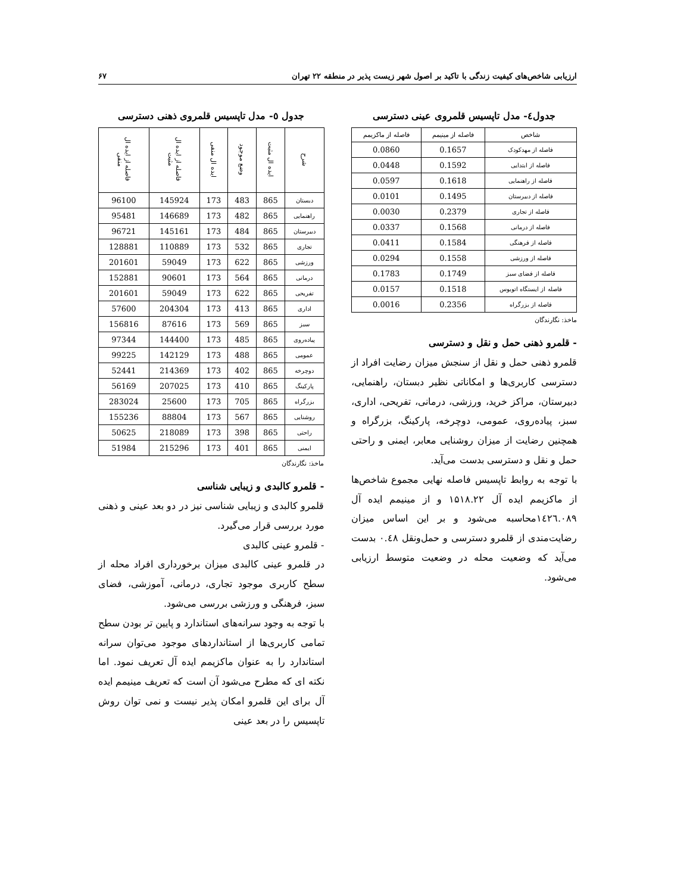ارزیابی شاخص‌های کیفیت زندگی با تاکید بر اصول شهر زیست پذیر در منطقه ۲۲ تهران ۶۷
جدول٤- مدل تاپسیس قلمروی عینی دسترسی
| شاخص | فاصله از مینیمم | فاصله از ماکزیمم |
| --- | --- | --- |
| فاصله از مهدکودک | 0.1657 | 0.0860 |
| فاصله از ابتدایی | 0.1592 | 0.0448 |
| فاصله از راهنمایی | 0.1618 | 0.0597 |
| فاصله از دبیرستان | 0.1495 | 0.0101 |
| فاصله از تجاری | 0.2379 | 0.0030 |
| فاصله از درمانی | 0.1568 | 0.0337 |
| فاصله از فرهنگی | 0.1584 | 0.0411 |
| فاصله از ورزشی | 0.1558 | 0.0294 |
| فاصله از فضای سبز | 0.1749 | 0.1783 |
| فاصله از ایستگاه اتوبوس | 0.1518 | 0.0157 |
| فاصله از بزرگراه | 0.2356 | 0.0016 |
ماخذ: نگارندگان
- قلمرو ذهنی حمل و نقل و دسترسی
قلمرو ذهنی حمل و نقل از سنجش میزان رضایت افراد از دسترسی کاربری‌ها و امکاناتی نظیر دبستان، راهنمایی، دبیرستان، مراکز خرید، ورزشی، درمانی، تفریحی، اداری، سبز، پیاده‌روی، عمومی، دوچرخه، پارکینگ، بزرگراه و همچنین رضایت از میزان روشنایی معابر، ایمنی و راحتی حمل و نقل و دسترسی بدست می‌آید.
با توجه به روابط تاپسیس فاصله نهایی مجموع شاخص‌ها از ماکزیمم ایده آل ۱۵۱۸.۲۲ و از مینیمم ایده آل ١٤٢٦.٠٨٩محاسبه می‌شود و بر این اساس میزان رضایت‌مندی از قلمرو دسترسی و حمل‌ونقل ۰.٤٨ بدست می‌آید که وضعیت محله در وضعیت متوسط ارزیابی می‌شود.
جدول ٥- مدل تاپسیس قلمروی ذهنی دسترسی
| شرح | ایده ال مثبت | وضع موجود | ایده ال منفی | فاصله از ایده ال مثبت | فاصله از ایده ال منفی |
| --- | --- | --- | --- | --- | --- |
| دبستان | 865 | 483 | 173 | 145924 | 96100 |
| راهنمایی | 865 | 482 | 173 | 146689 | 95481 |
| دبیرستان | 865 | 484 | 173 | 145161 | 96721 |
| تجاری | 865 | 532 | 173 | 110889 | 128881 |
| ورزشی | 865 | 622 | 173 | 59049 | 201601 |
| درمانی | 865 | 564 | 173 | 90601 | 152881 |
| تفریحی | 865 | 622 | 173 | 59049 | 201601 |
| اداری | 865 | 413 | 173 | 204304 | 57600 |
| سبز | 865 | 569 | 173 | 87616 | 156816 |
| پیاده‌روی | 865 | 485 | 173 | 144400 | 97344 |
| عمومی | 865 | 488 | 173 | 142129 | 99225 |
| دوچرخه | 865 | 402 | 173 | 214369 | 52441 |
| پارکینگ | 865 | 410 | 173 | 207025 | 56169 |
| بزرگراه | 865 | 705 | 173 | 25600 | 283024 |
| روشنایی | 865 | 567 | 173 | 88804 | 155236 |
| راحتی | 865 | 398 | 173 | 218089 | 50625 |
| ایمنی | 865 | 401 | 173 | 215296 | 51984 |
ماخذ: نگارندگان
- قلمرو کالبدی و زیبایی شناسی
قلمرو کالبدی و زیبایی شناسی نیز در دو بعد عینی و ذهنی مورد بررسی قرار می‌گیرد.
- قلمرو عینی کالبدی
در قلمرو عینی کالبدی میزان برخورداری افراد محله از سطح کاربری موجود تجاری، درمانی، آموزشی، فضای سبز، فرهنگی و ورزشی بررسی می‌شود.
با توجه به وجود سرانه‌های استاندارد و پایین تر بودن سطح تمامی کاربری‌ها از استانداردهای موجود می‌توان سرانه استاندارد را به عنوان ماکزیمم ایده آل تعریف نمود. اما نکته ای که مطرح می‌شود آن است که تعریف مینیمم ایده آل برای این قلمرو امکان پذیر نیست و نمی توان روش تاپسیس را در بعد عینی